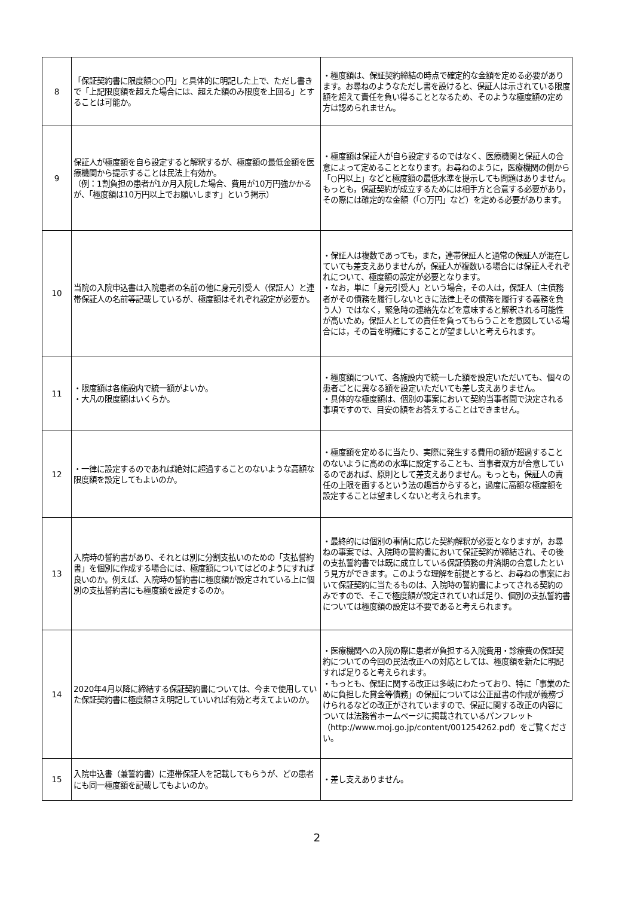| 8 | 「保証契約書に限度額○○円」と具体的に明記した上で、ただし書きで「上記限度額を超えた場合には、超えた額のみ限度を上回る」とすることは可能か。 | ・極度額は、保証契約締結の時点で確定的な金額を定める必要があります。お尋ねのようなただし書を設けると、保証人は示されている限度額を超えて責任を負い得ることとなるため、そのような極度額の定め方は認められません。 |
| 9 | 保証人が極度額を自ら設定すると解釈するが、極度額の最低金額を医療機関から提示することは民法上有効か。 （例：1割負担の患者が1か月入院した場合、費用が10万円強かかるが、「極度額は10万円以上でお願いします」という掲示） | ・極度額は保証人が自ら設定するのではなく、医療機関と保証人の合意によって定めることとなります。お尋ねのように，医療機関の側から「○円以上」などと極度額の最低水準を提示しても問題はありません。もっとも，保証契約が成立するためには相手方と合意する必要があり，その際には確定的な金額（「○万円」など）を定める必要があります。 |
| 10 | 当院の入院申込書は入院患者の名前の他に身元引受人（保証人）と連帯保証人の名前等記載しているが、極度額はそれぞれ設定が必要か。 | ・保証人は複数であっても，また，連帯保証人と通常の保証人が混在していても差支えありませんが，保証人が複数いる場合には保証人それぞれについて、極度額の設定が必要となります。 ・なお，単に「身元引受人」という場合，その人は，保証人（主債務者がその債務を履行しないときに法律上その債務を履行する義務を負う人）ではなく，緊急時の連絡先などを意味すると解釈される可能性が高いため，保証人としての責任を負ってもらうことを意図している場合には，その旨を明確にすることが望ましいと考えられます。 |
| 11 | ・限度額は各施設内で統一額がよいか。 ・大凡の限度額はいくらか。 | ・極度額について、各施設内で統一した額を設定いただいても、個々の患者ごとに異なる額を設定いただいても差し支えありません。 ・具体的な極度額は、個別の事案において契約当事者間で決定される事項ですので、目安の額をお答えすることはできません。 |
| 12 | ・一律に設定するのであれば絶対に超過することのないような高額な限度額を設定してもよいのか。 | ・極度額を定めるに当たり、実際に発生する費用の額が超過することのないように高めの水準に設定することも、当事者双方が合意しているのであれば、原則として差支えありません。もっとも，保証人の責任の上限を画するという法の趣旨からすると，過度に高額な極度額を設定することは望ましくないと考えられます。 |
| 13 | 入院時の誓約書があり、それとは別に分割支払いのための「支払誓約書」を個別に作成する場合には、極度額についてはどのようにすれば良いのか。例えば、入院時の誓約書に極度額が設定されている上に個別の支払誓約書にも極度額を設定するのか。 | ・最終的には個別の事情に応じた契約解釈が必要となりますが，お尋ねの事案では、入院時の誓約書において保証契約が締結され、その後の支払誓約書では既に成立している保証債務の弁済期の合意したという見方ができます。このような理解を前提とすると、お尋ねの事案において保証契約に当たるものは、入院時の誓約書によってされる契約のみですので、そこで極度額が設定されていれば足り、個別の支払誓約書については極度額の設定は不要であると考えられます。 |
| 14 | 2020年4月以降に締結する保証契約書については、今まで使用していた保証契約書に極度額さえ明記していいれば有効と考えてよいのか。 | ・医療機関への入院の際に患者が負担する入院費用・診療費の保証契約についての今回の民法改正への対応としては、極度額を新たに明記すれば足りると考えられます。 ・もっとも、保証に関する改正は多岐にわたっており、特に「事業のために負担した貸金等債務」の保証については公正証書の作成が義務づけられるなどの改正がされていますので、保証に関する改正の内容については法務省ホームページに掲載されているパンフレット（http://www.moj.go.jp/content/001254262.pdf）をご覧ください。 |
| 15 | 入院申込書（兼誓約書）に連帯保証人を記載してもらうが、どの患者にも同一極度額を記載してもよいのか。 | ・差し支えありません。 |
2